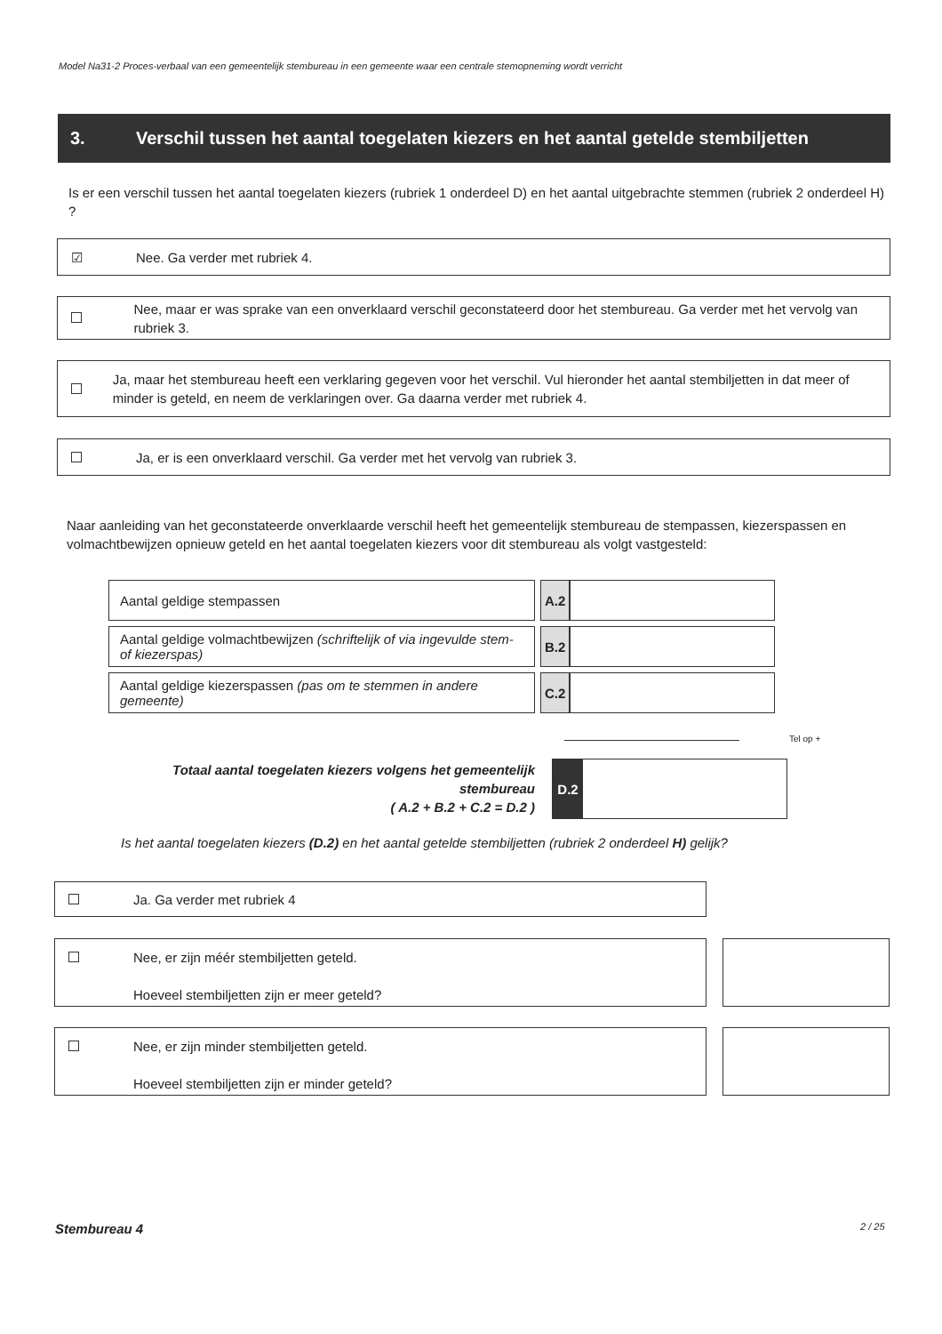Model Na31-2 Proces-verbaal van een gemeentelijk stembureau in een gemeente waar een centrale stemopneming wordt verricht
3. Verschil tussen het aantal toegelaten kiezers en het aantal getelde stembiljetten
Is er een verschil tussen het aantal toegelaten kiezers (rubriek 1 onderdeel D) en het aantal uitgebrachte stemmen (rubriek 2 onderdeel H) ?
☑ Nee. Ga verder met rubriek 4.
Nee, maar er was sprake van een onverklaard verschil geconstateerd door het stembureau. Ga verder met het vervolg van rubriek 3.
Ja, maar het stembureau heeft een verklaring gegeven voor het verschil. Vul hieronder het aantal stembiljetten in dat meer of minder is geteld, en neem de verklaringen over. Ga daarna verder met rubriek 4.
Ja, er is een onverklaard verschil. Ga verder met het vervolg van rubriek 3.
Naar aanleiding van het geconstateerde onverklaarde verschil heeft het gemeentelijk stembureau de stempassen, kiezerspassen en volmachtbewijzen opnieuw geteld en het aantal toegelaten kiezers voor dit stembureau als volgt vastgesteld:
| Aantal geldige stempassen | | A.2 | |
| Aantal geldige volmachtbewijzen (schriftelijk of via ingevulde stem- of kiezerspas) | | B.2 | |
| Aantal geldige kiezerspassen (pas om te stemmen in andere gemeente) | | C.2 | |
Tel op +
Totaal aantal toegelaten kiezers volgens het gemeentelijk stembureau
( A.2 + B.2 + C.2 = D.2 )
D.2
Is het aantal toegelaten kiezers (D.2) en het aantal getelde stembiljetten (rubriek 2 onderdeel H) gelijk?
Ja. Ga verder met rubriek 4
Nee, er zijn méér stembiljetten geteld.
Hoeveel stembiljetten zijn er meer geteld?
Nee, er zijn minder stembiljetten geteld.
Hoeveel stembiljetten zijn er minder geteld?
Stembureau 4 2 / 25